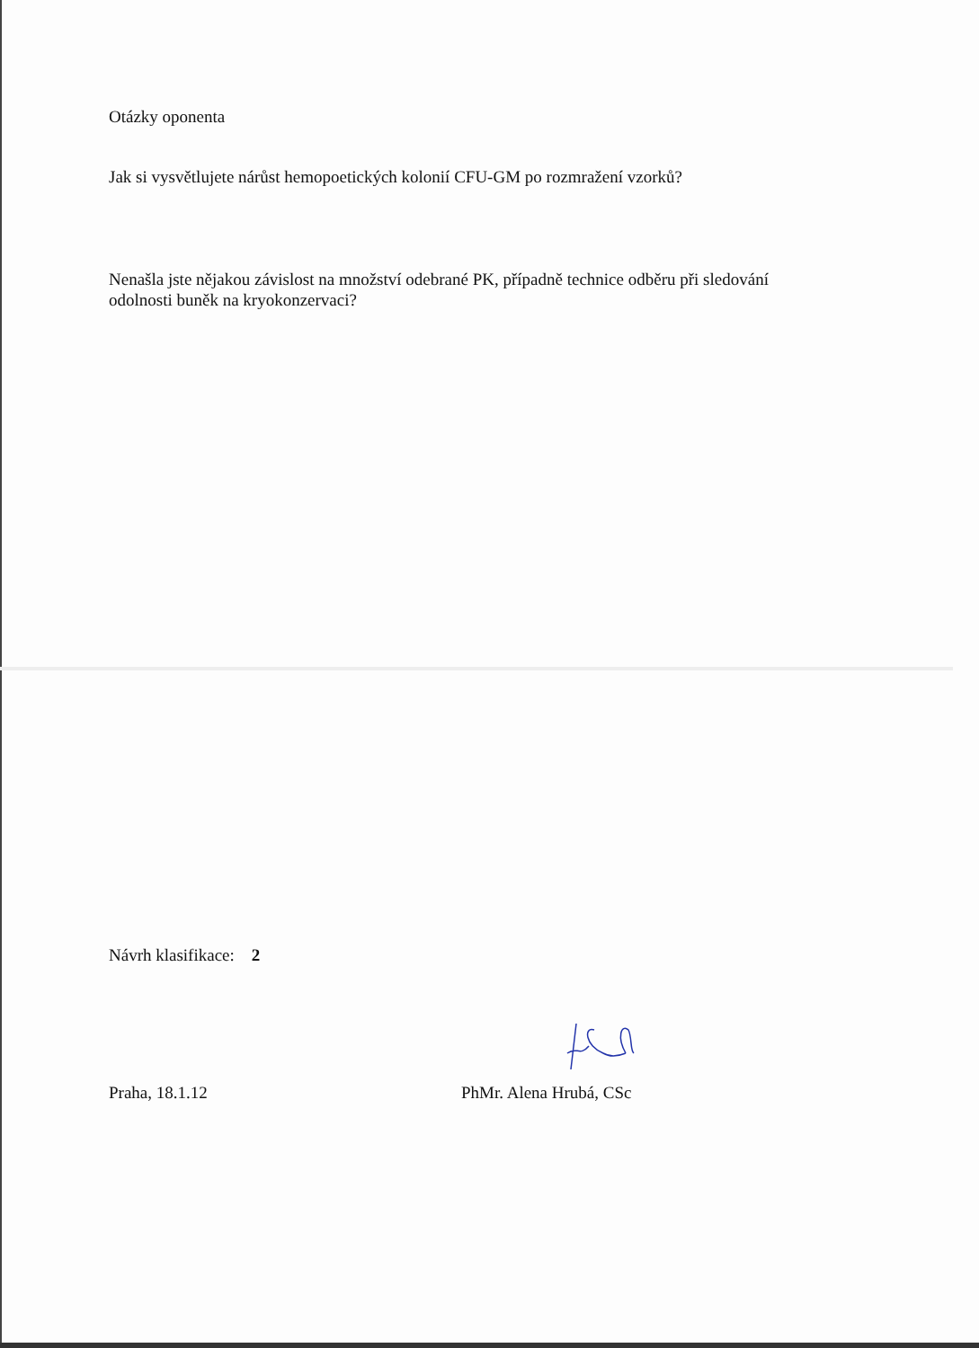Otázky oponenta
Jak si vysvětlujete nárůst hemopoetických kolonií CFU-GM po rozmražení vzorků?
Nenašla jste nějakou závislost na množství odebrané PK, případně technice odběru při sledování odolnosti buněk na kryokonzervaci?
Návrh klasifikace: 2
Praha, 18.1.12 PhMr. Alena Hrubá, CSc